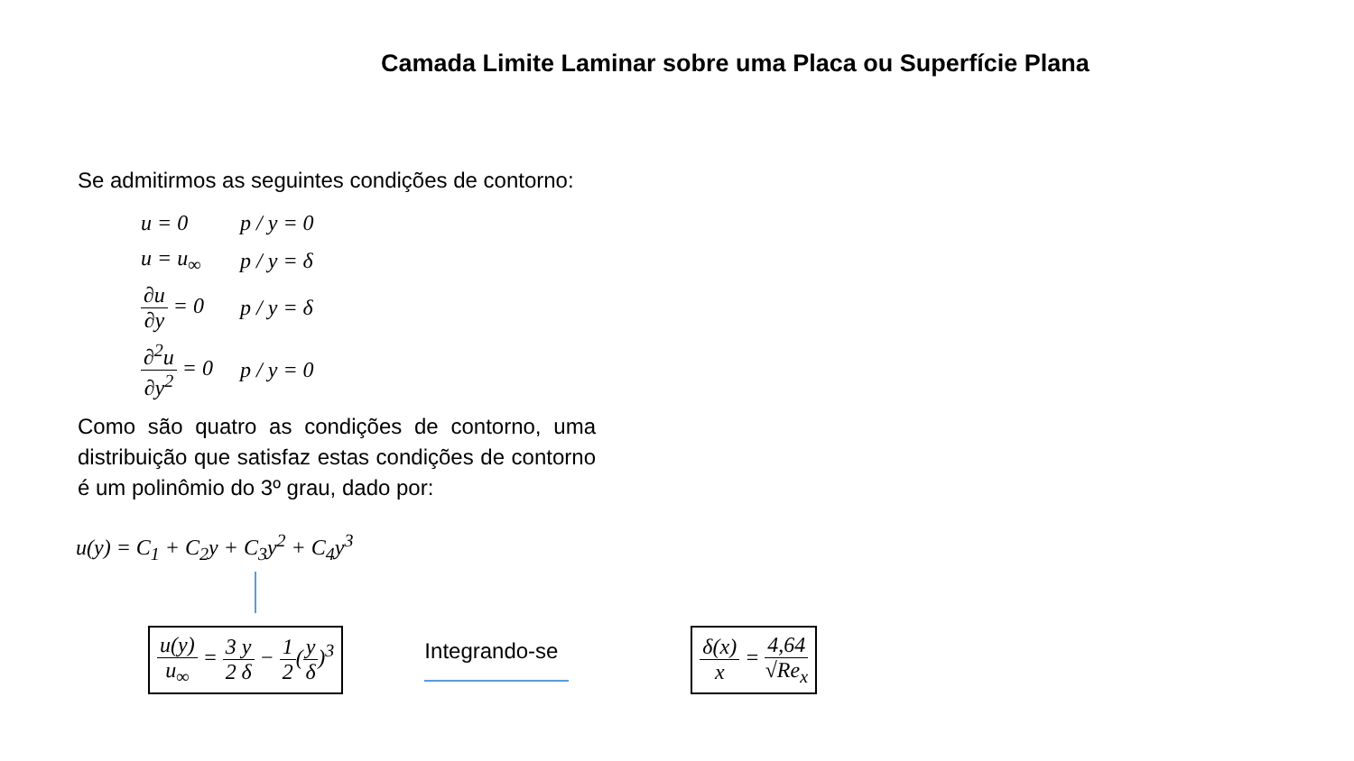Camada Limite Laminar sobre uma Placa ou Superfície Plana
Se admitirmos as seguintes condições de contorno:
| u = 0 | p / y = 0 |
| u = u<sub>∞</sub> | p / y = δ |
| ∂u ∂y = 0 | p / y = δ |
| ∂<sup>2</sup>u ∂y<sup>2</sup> = 0 | p / y = 0 |
Como são quatro as condições de contorno, uma distribuição que satisfaz estas condições de contorno é um polinômio do 3º grau, dado por:
u(y) = C<sub>1</sub> + C<sub>2</sub>y + C<sub>3</sub>y<sup>2</sup> + C<sub>4</sub>y<sup>3</sup>
u(y) u<sub>∞</sub> = 3 2 y δ − 1 2(y δ)<sup>3</sup>
Integrando-se
δ(x) x = 4,64 √Re<sub>x</sub>